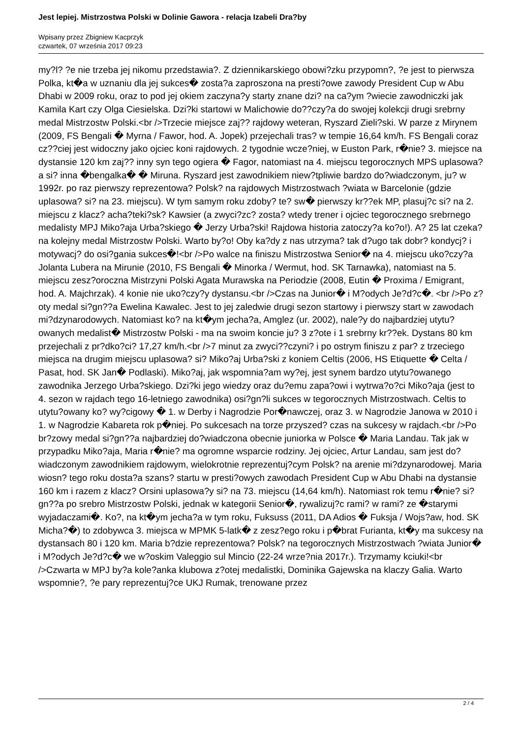Jest lepiej. Mistrzostwa Polski w Dolinie Gawora - relacja Izabeli Dra?by
Wpisany przez Zbigniew Kacprzyk
czwartek, 07 września 2017 09:23
my?l? ?e nie trzeba jej nikomu przedstawia?. Z dziennikarskiego obowi?zku przypomn?, ?e jest to pierwsza Polka, kt�a w uznaniu dla jej sukces� zosta?a zaproszona na presti?owe zawody President Cup w Abu Dhabi w 2009 roku, oraz to pod jej okiem zaczyna?y starty znane dzi? na ca?ym ?wiecie zawodniczki jak Kamila Kart czy Olga Ciesielska. Dzi?ki startowi w Malichowie do??czy?a do swojej kolekcji drugi srebrny medal Mistrzostw Polski.<br />Trzecie miejsce zaj?? rajdowy weteran, Ryszard Zieli?ski. W parze z Mirynem (2009, FS Bengali � Myrna / Fawor, hod. A. Jopek) przejechali tras? w tempie 16,64 km/h. FS Bengali coraz cz??ciej jest widoczny jako ojciec koni rajdowych. 2 tygodnie wcze?niej, w Euston Park, r�nie? 3. miejsce na dystansie 120 km zaj?? inny syn tego ogiera � Fagor, natomiast na 4. miejscu tegorocznych MPS uplasowa?a si? inna �bengalka� � Miruna. Ryszard jest zawodnikiem niew?tpliwie bardzo do?wiadczonym, ju? w 1992r. po raz pierwszy reprezentowa? Polsk? na rajdowych Mistrzostwach ?wiata w Barcelonie (gdzie uplasowa? si? na 23. miejscu). W tym samym roku zdoby? te? sw� pierwszy kr??ek MP, plasuj?c si? na 2. miejscu z klacz? acha?teki?sk? Kawsier (a zwyci?zc? zosta? wtedy trener i ojciec tegorocznego srebrnego medalisty MPJ Miko?aja Urba?skiego � Jerzy Urba?ski! Rajdowa historia zatoczy?a ko?o!). A? 25 lat czeka? na kolejny medal Mistrzostw Polski. Warto by?o! Oby ka?dy z nas utrzyma? tak d?ugo tak dobr? kondycj? i motywacj? do osi?gania sukces�!<br />Po walce na finiszu Mistrzostwa Senior� na 4. miejscu uko?czy?a Jolanta Lubera na Mirunie (2010, FS Bengali � Minorka / Wermut, hod. SK Tarnawka), natomiast na 5. miejscu zesz?oroczna Mistrzyni Polski Agata Murawska na Periodzie (2008, Eutin � Proxima / Emigrant, hod. A. Majchrzak). 4 konie nie uko?czy?y dystansu.<br />Czas na Junior� i M?odych Je?d?c�. <br />Po z?oty medal si?gn??a Ewelina Kawalec. Jest to jej zaledwie drugi sezon startowy i pierwszy start w zawodach mi?dzynarodowych. Natomiast ko? na kt�ym jecha?a, Amglez (ur. 2002), nale?y do najbardziej utytu?owanych medalist� Mistrzostw Polski - ma na swoim koncie ju? 3 z?ote i 1 srebrny kr??ek. Dystans 80 km przejechali z pr?dko?ci? 17,27 km/h.<br />7 minut za zwyci??czyni? i po ostrym finiszu z par? z trzeciego miejsca na drugim miejscu uplasowa? si? Miko?aj Urba?ski z koniem Celtis (2006, HS Etiquette � Celta / Pasat, hod. SK Jan� Podlaski). Miko?aj, jak wspomnia?am wy?ej, jest synem bardzo utytu?owanego zawodnika Jerzego Urba?skiego. Dzi?ki jego wiedzy oraz du?emu zapa?owi i wytrwa?o?ci Miko?aja (jest to 4. sezon w rajdach tego 16-letniego zawodnika) osi?gn?li sukces w tegorocznych Mistrzostwach. Celtis to utytu?owany ko? wy?cigowy � 1. w Derby i Nagrodzie Por�nawczej, oraz 3. w Nagrodzie Janowa w 2010 i 1. w Nagrodzie Kabareta rok p�niej. Po sukcesach na torze przyszed? czas na sukcesy w rajdach.<br />Po br?zowy medal si?gn??a najbardziej do?wiadczona obecnie juniorka w Polsce � Maria Landau. Tak jak w przypadku Miko?aja, Maria r�nie? ma ogromne wsparcie rodziny. Jej ojciec, Artur Landau, sam jest do?wiadczonym zawodnikiem rajdowym, wielokrotnie reprezentuj?cym Polsk? na arenie mi?dzynarodowej. Maria wiosn? tego roku dosta?a szans? startu w presti?owych zawodach President Cup w Abu Dhabi na dystansie 160 km i razem z klacz? Orsini uplasowa?y si? na 73. miejscu (14,64 km/h). Natomiast rok temu r�nie? si?gn??a po srebro Mistrzostw Polski, jednak w kategorii Senior�, rywalizuj?c rami? w rami? ze �starymi wyjadaczami�. Ko?, na kt�ym jecha?a w tym roku, Fuksuss (2011, DA Adios � Fuksja / Wojs?aw, hod. SK Micha?�) to zdobywca 3. miejsca w MPMK 5-latk� z zesz?ego roku i p�brat Furianta, kt�y ma sukcesy na dystansach 80 i 120 km. Maria b?dzie reprezentowa? Polsk? na tegorocznych Mistrzostwach ?wiata Junior� i M?odych Je?d?c� we w?oskim Valeggio sul Mincio (22-24 wrze?nia 2017r.). Trzymamy kciuki!<br />Czwarta w MPJ by?a kole?anka klubowa z?otej medalistki, Dominika Gajewska na klaczy Galia. Warto wspomnie?, ?e pary reprezentuj?ce UKJ Rumak, trenowane przez
2 / 4